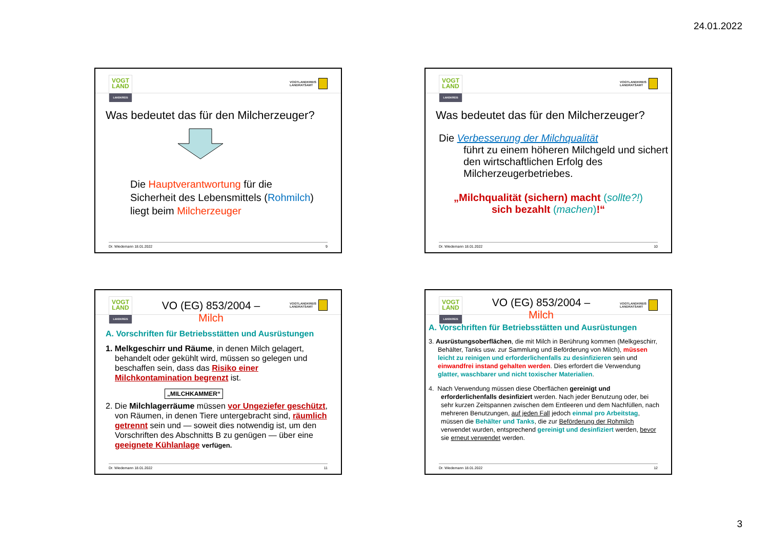24.01.2022
VOGT LAND
LANDKREIS
VOGTLANDKREIS
LANDRATSAMT
Was bedeutet das für den Milcherzeuger?
Die Hauptverantwortung für die
Sicherheit des Lebensmittels (Rohmilch)
liegt beim Milcherzeuger
Dr. Wiedemann 18.01.2022 9
VOGT LAND
LANDKREIS
VOGTLANDKREIS
LANDRATSAMT
Was bedeutet das für den Milcherzeuger?
Die Verbesserung der Milchqualität
führt zu einem höheren Milchgeld und sichert den wirtschaftlichen Erfolg des Milcherzeugerbetriebes.
„Milchqualität (sichern) macht (sollte?!)
sich bezahlt (machen)!“
Dr. Wiedemann 18.01.2022 10
VOGT LAND
LANDKREIS
VO (EG) 853/2004 –
Milch
VOGTLANDKREIS
LANDRATSAMT
A. Vorschriften für Betriebsstätten und Ausrüstungen
1. Melkgeschirr und Räume, in denen Milch gelagert, behandelt oder gekühlt wird, müssen so gelegen und beschaffen sein, dass das Risiko einer Milchkontamination begrenzt ist.
„MILCHKAMMER“
2. Die Milchlagerräume müssen vor Ungeziefer geschützt, von Räumen, in denen Tiere untergebracht sind, räumlich getrennt sein und — soweit dies notwendig ist, um den Vorschriften des Abschnitts B zu genügen — über eine geeignete Kühlanlage verfügen.
Dr. Wiedemann 18.01.2022 11
VOGT LAND
LANDKREIS
VO (EG) 853/2004 –
Milch
VOGTLANDKREIS
LANDRATSAMT
A. Vorschriften für Betriebsstätten und Ausrüstungen
3. Ausrüstungsoberflächen, die mit Milch in Berührung kommen (Melkgeschirr, Behälter, Tanks usw. zur Sammlung und Beförderung von Milch), müssen leicht zu reinigen und erforderlichenfalls zu desinfizieren sein und einwandfrei instand gehalten werden. Dies erfordert die Verwendung glatter, waschbarer und nicht toxischer Materialien.
4. Nach Verwendung müssen diese Oberflächen gereinigt und erforderlichenfalls desinfiziert werden. Nach jeder Benutzung oder, bei sehr kurzen Zeitspannen zwischen dem Entleeren und dem Nachfüllen, nach mehreren Benutzungen, auf jeden Fall jedoch einmal pro Arbeitstag, müssen die Behälter und Tanks, die zur Beförderung der Rohmilch verwendet wurden, entsprechend gereinigt und desinfiziert werden, bevor sie erneut verwendet werden.
Dr. Wiedemann 18.01.2022 12
3